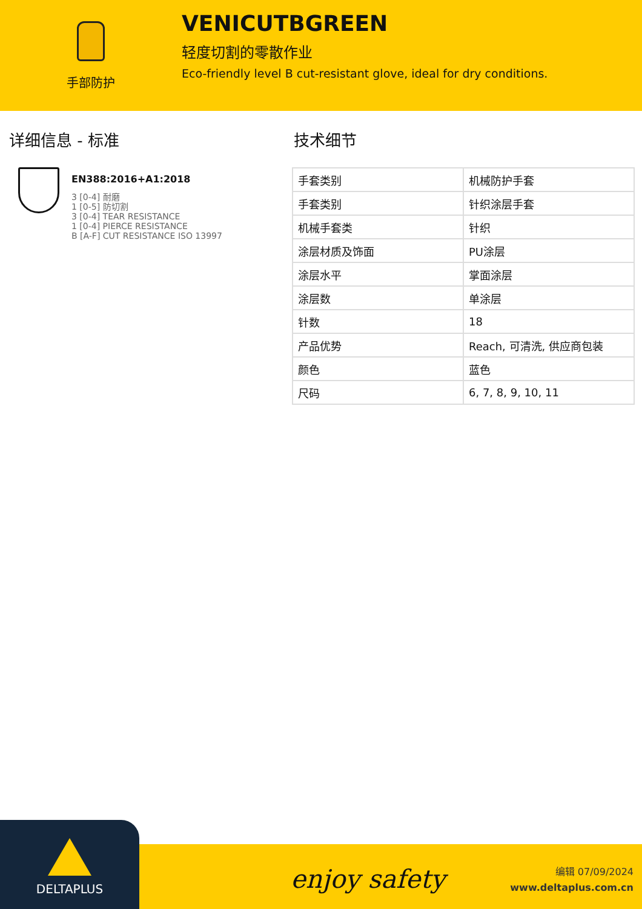手部防护
VENICUTBGREEN
轻度切割的零散作业
Eco-friendly level B cut-resistant glove, ideal for dry conditions.
详细信息 - 标准
EN388:2016+A1:2018
3 [0-4] 耐磨
1 [0-5] 防切割
3 [0-4] TEAR RESISTANCE
1 [0-4] PIERCE RESISTANCE
B [A-F] CUT RESISTANCE ISO 13997
技术细节
| 手套类别 | 机械防护手套 |
| 手套类别 | 针织涂层手套 |
| 机械手套类 | 针织 |
| 涂层材质及饰面 | PU涂层 |
| 涂层水平 | 掌面涂层 |
| 涂层数 | 单涂层 |
| 针数 | 18 |
| 产品优势 | Reach, 可清洗, 供应商包装 |
| 颜色 | 蓝色 |
| 尺码 | 6, 7, 8, 9, 10, 11 |
DELTAPLUS
enjoy safety
编辑 07/09/2024
www.deltaplus.com.cn